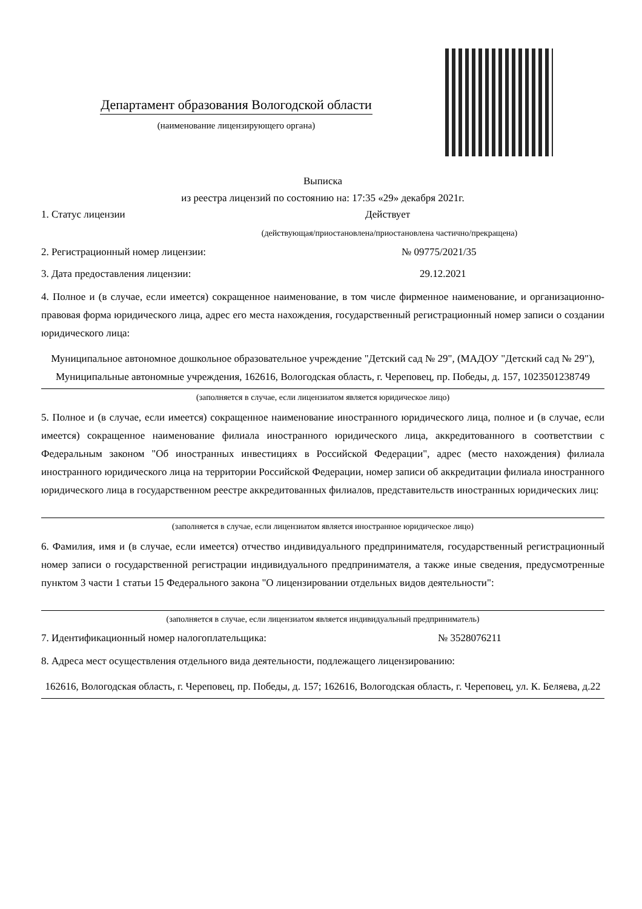Департамент образования Вологодской области
(наименование лицензирующего органа)
Выписка
из реестра лицензий по состоянию на: 17:35 «29» декабря 2021г.
1. Статус лицензии Действует
(действующая/приостановлена/приостановлена частично/прекращена)
2. Регистрационный номер лицензии: № 09775/2021/35
3. Дата предоставления лицензии: 29.12.2021
4. Полное и (в случае, если имеется) сокращенное наименование, в том числе фирменное наименование, и организационно-правовая форма юридического лица, адрес его места нахождения, государственный регистрационный номер записи о создании юридического лица:
Муниципальное автономное дошкольное образовательное учреждение "Детский сад № 29", (МАДОУ "Детский сад № 29"), Муниципальные автономные учреждения, 162616, Вологодская область, г. Череповец, пр. Победы, д. 157, 1023501238749
(заполняется в случае, если лицензиатом является юридическое лицо)
5. Полное и (в случае, если имеется) сокращенное наименование иностранного юридического лица, полное и (в случае, если имеется) сокращенное наименование филиала иностранного юридического лица, аккредитованного в соответствии с Федеральным законом "Об иностранных инвестициях в Российской Федерации", адрес (место нахождения) филиала иностранного юридического лица на территории Российской Федерации, номер записи об аккредитации филиала иностранного юридического лица в государственном реестре аккредитованных филиалов, представительств иностранных юридических лиц:
(заполняется в случае, если лицензиатом является иностранное юридическое лицо)
6. Фамилия, имя и (в случае, если имеется) отчество индивидуального предпринимателя, государственный регистрационный номер записи о государственной регистрации индивидуального предпринимателя, а также иные сведения, предусмотренные пунктом 3 части 1 статьи 15 Федерального закона "О лицензировании отдельных видов деятельности":
(заполняется в случае, если лицензиатом является индивидуальный предприниматель)
7. Идентификационный номер налогоплательщика: № 3528076211
8. Адреса мест осуществления отдельного вида деятельности, подлежащего лицензированию:
162616, Вологодская область, г. Череповец, пр. Победы, д. 157; 162616, Вологодская область, г. Череповец, ул. К. Беляева, д.22